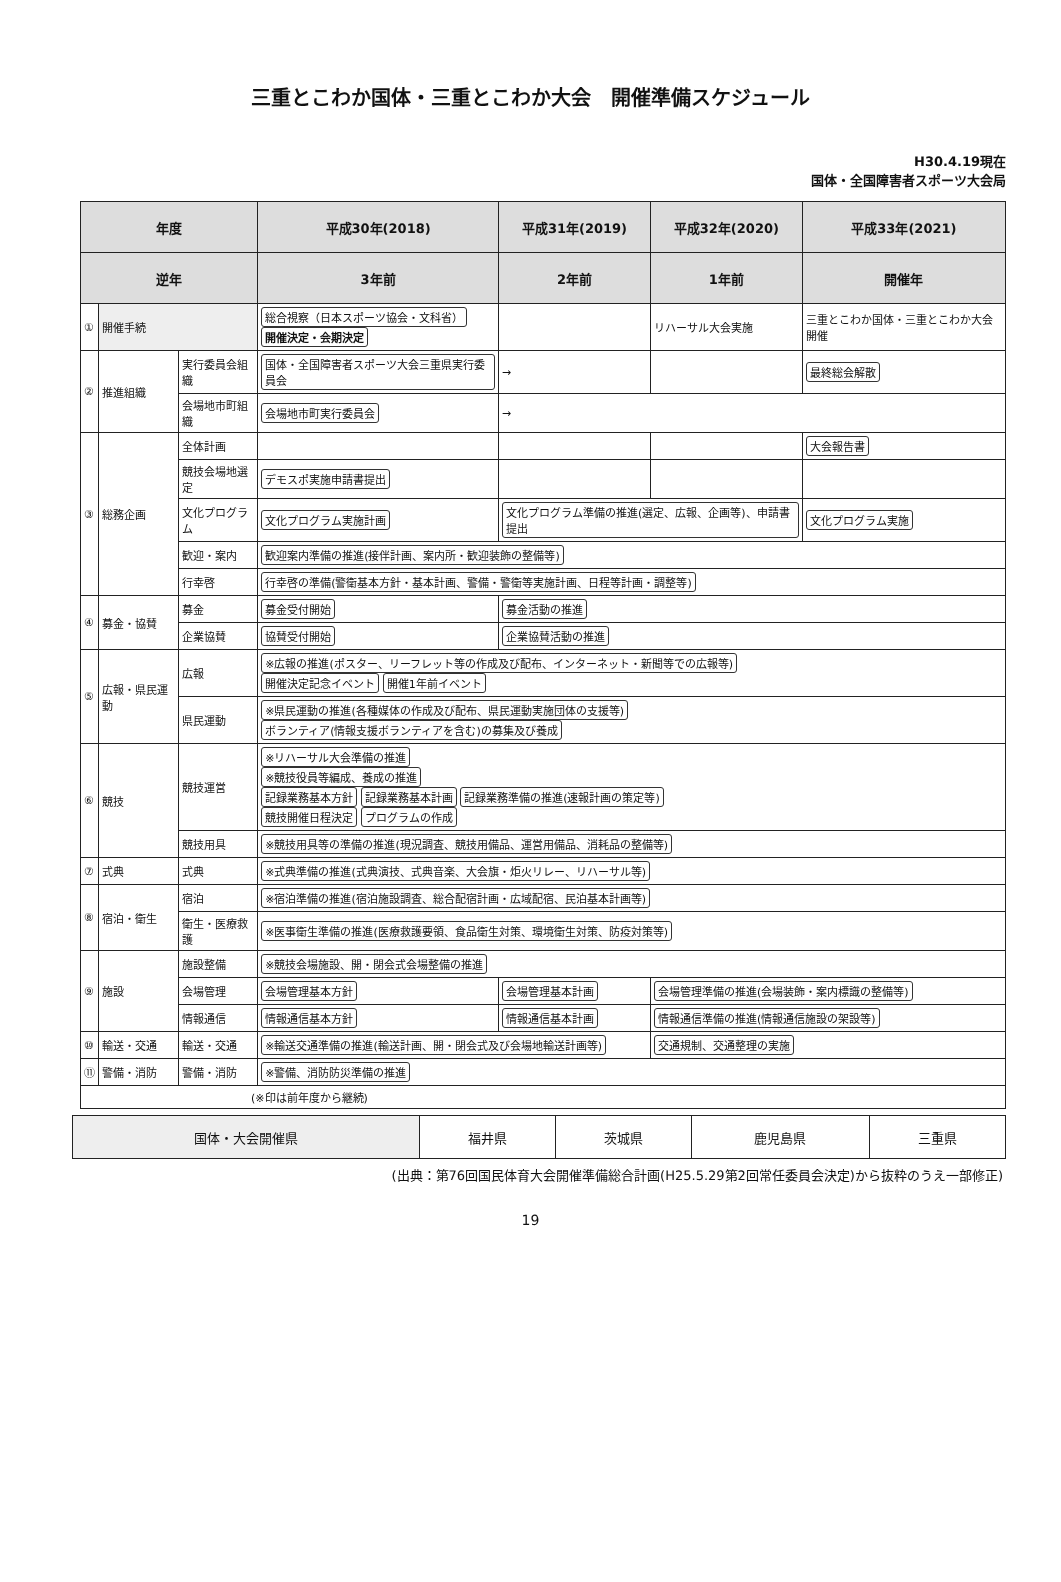三重とこわか国体・三重とこわか大会　開催準備スケジュール
H30.4.19現在
国体・全国障害者スポーツ大会局
| 年度 | | | 平成30年(2018) | 平成31年(2019) | 平成32年(2020) | 平成33年(2021) |
| --- | --- | --- | --- | --- | --- | --- |
| 逆年 | | | 3年前 | 2年前 | 1年前 | 開催年 |
| ① | 開催手続 | | 総合視察（日本スポーツ協会・文科省） 開催決定・会期決定 | | リハーサル大会実施 | 三重とこわか国体・三重とこわか大会開催 |
| ② | 推進組織 | 実行委員会組織 | 国体・全国障害者スポーツ大会三重県実行委員会 | → | | 最終総会解散 |
| | | 会場地市町組織 | 会場地市町実行委員会 | → | | |
| ③ | 総務企画 | 全体計画 | | | | 大会報告書 |
| | | 競技会場地選定 | デモスポ実施申請書提出 | | | |
| | | 文化プログラム | 文化プログラム実施計画 | 文化プログラム準備の推進(選定、広報、企画等)、申請書提出 | | 文化プログラム実施 |
| | | 歓迎・案内 | 歓迎案内準備の推進(接伴計画、案内所・歓迎装飾の整備等) | | | |
| | | 行幸啓 | 行幸啓の準備(警衛基本方針・基本計画、警備・警衛等実施計画、日程等計画・調整等) | | | |
| ④ | 募金・協賛 | 募金 | 募金受付開始 | 募金活動の推進 | | |
| | | 企業協賛 | 協賛受付開始 | 企業協賛活動の推進 | | |
| ⑤ | 広報・県民運動 | 広報 | ※広報の推進(ポスター、リーフレット等の作成及び配布、インターネット・新聞等での広報等) 開催決定記念イベント 開催1年前イベント | | | |
| | | 県民運動 | ※県民運動の推進(各種媒体の作成及び配布、県民運動実施団体の支援等) ボランティア(情報支援ボランティアを含む)の募集及び養成 | | | |
| ⑥ | 競技 | 競技運営 | ※リハーサル大会準備の推進 ※競技役員等編成、養成の推進 記録業務基本方針 記録業務基本計画 記録業務準備の推進(速報計画の策定等) 競技開催日程決定 プログラムの作成 | | | |
| | | 競技用具 | ※競技用具等の準備の推進(現況調査、競技用備品、運営用備品、消耗品の整備等) | | | |
| ⑦ | 式典 | 式典 | ※式典準備の推進(式典演技、式典音楽、大会旗・炬火リレー、リハーサル等) | | | |
| ⑧ | 宿泊・衛生 | 宿泊 | ※宿泊準備の推進(宿泊施設調査、総合配宿計画・広域配宿、民泊基本計画等) | | | |
| | | 衛生・医療救護 | ※医事衛生準備の推進(医療救護要領、食品衛生対策、環境衛生対策、防疫対策等) | | | |
| ⑨ | 施設 | 施設整備 | ※競技会場施設、開・閉会式会場整備の推進 | | | |
| | | 会場管理 | 会場管理基本方針 | 会場管理基本計画 | 会場管理準備の推進(会場装飾・案内標識の整備等) | |
| | | 情報通信 | 情報通信基本方針 | 情報通信基本計画 | 情報通信準備の推進(情報通信施設の架設等) | |
| ⑩ | 輸送・交通 | 輸送・交通 | ※輸送交通準備の推進(輸送計画、開・閉会式及び会場地輸送計画等) | | 交通規制、交通整理の実施 | |
| ⑪ | 警備・消防 | 警備・消防 | ※警備、消防防災準備の推進 | | | |
| (※印は前年度から継続) | | | | | | |
| 国体・大会開催県 | 福井県 | 茨城県 | 鹿児島県 | 三重県 |
(出典：第76回国民体育大会開催準備総合計画(H25.5.29第2回常任委員会決定)から抜粋のうえ一部修正)
19